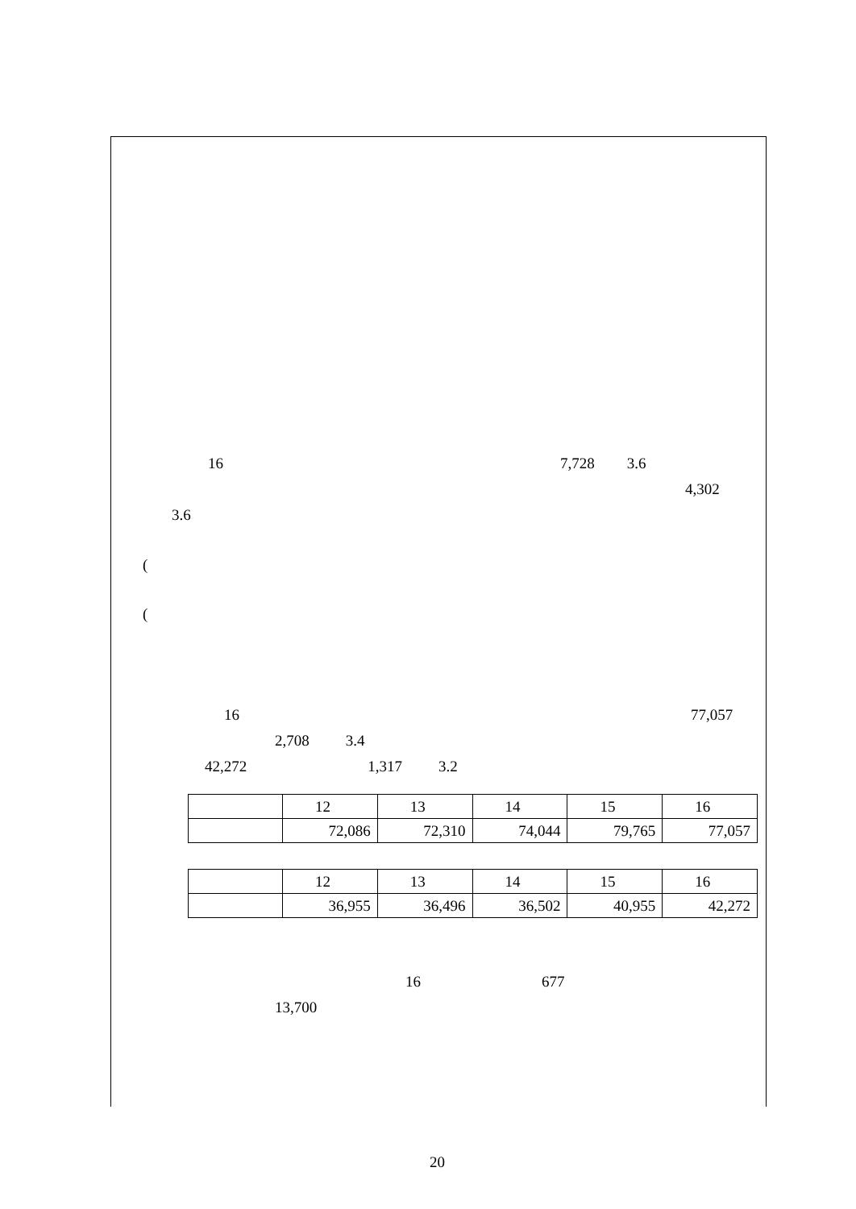16 7,728 3.6
4,302
3.6
(
(
16 77,057
2,708 3.4
42,272 1,317 3.2
| | 12 | 13 | 14 | 15 | 16 |
| | 72,086 | 72,310 | 74,044 | 79,765 | 77,057 |
| | 12 | 13 | 14 | 15 | 16 |
| | 36,955 | 36,496 | 36,502 | 40,955 | 42,272 |
16 677
13,700
20